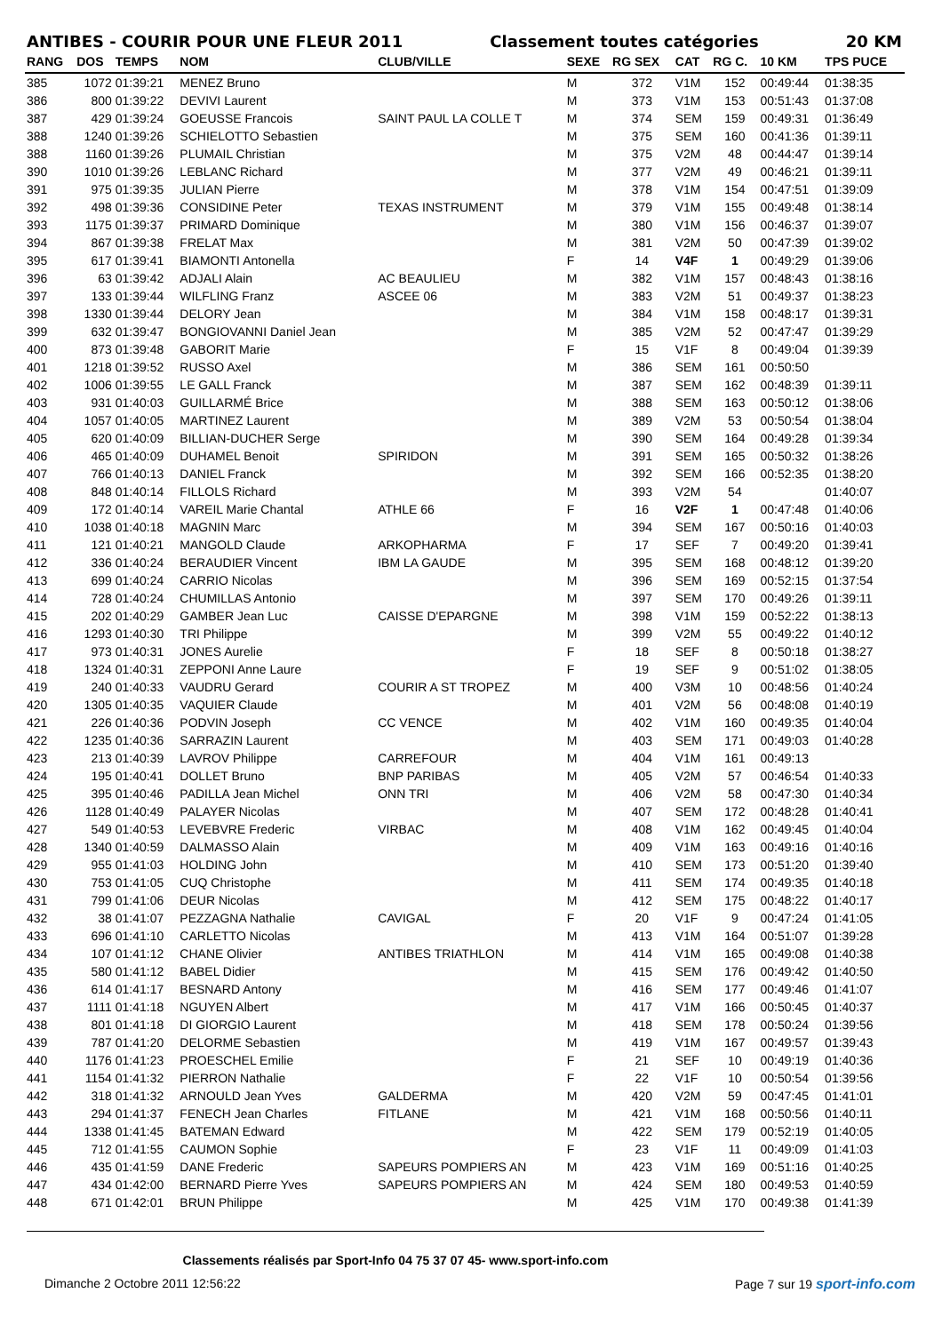ANTIBES - COURIR POUR UNE FLEUR 2011 Classement toutes catégories 20 KM
| RANG | DOS | TEMPS | NOM | CLUB/VILLE | SEXE | RG SEX | CAT | RG C. | 10 KM | TPS PUCE |
| --- | --- | --- | --- | --- | --- | --- | --- | --- | --- | --- |
| 385 | 1072 | 01:39:21 | MENEZ Bruno | | M | 372 | V1M | 152 | 00:49:44 | 01:38:35 |
| 386 | 800 | 01:39:22 | DEVIVI Laurent | | M | 373 | V1M | 153 | 00:51:43 | 01:37:08 |
| 387 | 429 | 01:39:24 | GOEUSSE Francois | SAINT PAUL LA COLLE T | M | 374 | SEM | 159 | 00:49:31 | 01:36:49 |
| 388 | 1240 | 01:39:26 | SCHIELOTTO Sebastien | | M | 375 | SEM | 160 | 00:41:36 | 01:39:11 |
| 388 | 1160 | 01:39:26 | PLUMAIL Christian | | M | 375 | V2M | 48 | 00:44:47 | 01:39:14 |
| 390 | 1010 | 01:39:26 | LEBLANC Richard | | M | 377 | V2M | 49 | 00:46:21 | 01:39:11 |
| 391 | 975 | 01:39:35 | JULIAN Pierre | | M | 378 | V1M | 154 | 00:47:51 | 01:39:09 |
| 392 | 498 | 01:39:36 | CONSIDINE Peter | TEXAS INSTRUMENT | M | 379 | V1M | 155 | 00:49:48 | 01:38:14 |
| 393 | 1175 | 01:39:37 | PRIMARD Dominique | | M | 380 | V1M | 156 | 00:46:37 | 01:39:07 |
| 394 | 867 | 01:39:38 | FRELAT Max | | M | 381 | V2M | 50 | 00:47:39 | 01:39:02 |
| 395 | 617 | 01:39:41 | BIAMONTI Antonella | | F | 14 | V4F | 1 | 00:49:29 | 01:39:06 |
| 396 | 63 | 01:39:42 | ADJALI Alain | AC BEAULIEU | M | 382 | V1M | 157 | 00:48:43 | 01:38:16 |
| 397 | 133 | 01:39:44 | WILFLING Franz | ASCEE 06 | M | 383 | V2M | 51 | 00:49:37 | 01:38:23 |
| 398 | 1330 | 01:39:44 | DELORY Jean | | M | 384 | V1M | 158 | 00:48:17 | 01:39:31 |
| 399 | 632 | 01:39:47 | BONGIOVANNI Daniel Jean | | M | 385 | V2M | 52 | 00:47:47 | 01:39:29 |
| 400 | 873 | 01:39:48 | GABORIT Marie | | F | 15 | V1F | 8 | 00:49:04 | 01:39:39 |
| 401 | 1218 | 01:39:52 | RUSSO Axel | | M | 386 | SEM | 161 | 00:50:50 | |
| 402 | 1006 | 01:39:55 | LE GALL Franck | | M | 387 | SEM | 162 | 00:48:39 | 01:39:11 |
| 403 | 931 | 01:40:03 | GUILLARMÉ Brice | | M | 388 | SEM | 163 | 00:50:12 | 01:38:06 |
| 404 | 1057 | 01:40:05 | MARTINEZ Laurent | | M | 389 | V2M | 53 | 00:50:54 | 01:38:04 |
| 405 | 620 | 01:40:09 | BILLIAN-DUCHER Serge | | M | 390 | SEM | 164 | 00:49:28 | 01:39:34 |
| 406 | 465 | 01:40:09 | DUHAMEL Benoit | SPIRIDON | M | 391 | SEM | 165 | 00:50:32 | 01:38:26 |
| 407 | 766 | 01:40:13 | DANIEL Franck | | M | 392 | SEM | 166 | 00:52:35 | 01:38:20 |
| 408 | 848 | 01:40:14 | FILLOLS Richard | | M | 393 | V2M | 54 | | 01:40:07 |
| 409 | 172 | 01:40:14 | VAREIL Marie Chantal | ATHLE 66 | F | 16 | V2F | 1 | 00:47:48 | 01:40:06 |
| 410 | 1038 | 01:40:18 | MAGNIN Marc | | M | 394 | SEM | 167 | 00:50:16 | 01:40:03 |
| 411 | 121 | 01:40:21 | MANGOLD Claude | ARKOPHARMA | F | 17 | SEF | 7 | 00:49:20 | 01:39:41 |
| 412 | 336 | 01:40:24 | BERAUDIER Vincent | IBM LA GAUDE | M | 395 | SEM | 168 | 00:48:12 | 01:39:20 |
| 413 | 699 | 01:40:24 | CARRIO Nicolas | | M | 396 | SEM | 169 | 00:52:15 | 01:37:54 |
| 414 | 728 | 01:40:24 | CHUMILLAS Antonio | | M | 397 | SEM | 170 | 00:49:26 | 01:39:11 |
| 415 | 202 | 01:40:29 | GAMBER Jean Luc | CAISSE D'EPARGNE | M | 398 | V1M | 159 | 00:52:22 | 01:38:13 |
| 416 | 1293 | 01:40:30 | TRI Philippe | | M | 399 | V2M | 55 | 00:49:22 | 01:40:12 |
| 417 | 973 | 01:40:31 | JONES Aurelie | | F | 18 | SEF | 8 | 00:50:18 | 01:38:27 |
| 418 | 1324 | 01:40:31 | ZEPPONI Anne Laure | | F | 19 | SEF | 9 | 00:51:02 | 01:38:05 |
| 419 | 240 | 01:40:33 | VAUDRU Gerard | COURIR A ST TROPEZ | M | 400 | V3M | 10 | 00:48:56 | 01:40:24 |
| 420 | 1305 | 01:40:35 | VAQUIER Claude | | M | 401 | V2M | 56 | 00:48:08 | 01:40:19 |
| 421 | 226 | 01:40:36 | PODVIN Joseph | CC VENCE | M | 402 | V1M | 160 | 00:49:35 | 01:40:04 |
| 422 | 1235 | 01:40:36 | SARRAZIN Laurent | | M | 403 | SEM | 171 | 00:49:03 | 01:40:28 |
| 423 | 213 | 01:40:39 | LAVROV Philippe | CARREFOUR | M | 404 | V1M | 161 | 00:49:13 | |
| 424 | 195 | 01:40:41 | DOLLET Bruno | BNP PARIBAS | M | 405 | V2M | 57 | 00:46:54 | 01:40:33 |
| 425 | 395 | 01:40:46 | PADILLA Jean Michel | ONN TRI | M | 406 | V2M | 58 | 00:47:30 | 01:40:34 |
| 426 | 1128 | 01:40:49 | PALAYER Nicolas | | M | 407 | SEM | 172 | 00:48:28 | 01:40:41 |
| 427 | 549 | 01:40:53 | LEVEBVRE Frederic | VIRBAC | M | 408 | V1M | 162 | 00:49:45 | 01:40:04 |
| 428 | 1340 | 01:40:59 | DALMASSO Alain | | M | 409 | V1M | 163 | 00:49:16 | 01:40:16 |
| 429 | 955 | 01:41:03 | HOLDING John | | M | 410 | SEM | 173 | 00:51:20 | 01:39:40 |
| 430 | 753 | 01:41:05 | CUQ Christophe | | M | 411 | SEM | 174 | 00:49:35 | 01:40:18 |
| 431 | 799 | 01:41:06 | DEUR Nicolas | | M | 412 | SEM | 175 | 00:48:22 | 01:40:17 |
| 432 | 38 | 01:41:07 | PEZZAGNA Nathalie | CAVIGAL | F | 20 | V1F | 9 | 00:47:24 | 01:41:05 |
| 433 | 696 | 01:41:10 | CARLETTO Nicolas | | M | 413 | V1M | 164 | 00:51:07 | 01:39:28 |
| 434 | 107 | 01:41:12 | CHANE Olivier | ANTIBES TRIATHLON | M | 414 | V1M | 165 | 00:49:08 | 01:40:38 |
| 435 | 580 | 01:41:12 | BABEL Didier | | M | 415 | SEM | 176 | 00:49:42 | 01:40:50 |
| 436 | 614 | 01:41:17 | BESNARD Antony | | M | 416 | SEM | 177 | 00:49:46 | 01:41:07 |
| 437 | 1111 | 01:41:18 | NGUYEN Albert | | M | 417 | V1M | 166 | 00:50:45 | 01:40:37 |
| 438 | 801 | 01:41:18 | DI GIORGIO Laurent | | M | 418 | SEM | 178 | 00:50:24 | 01:39:56 |
| 439 | 787 | 01:41:20 | DELORME Sebastien | | M | 419 | V1M | 167 | 00:49:57 | 01:39:43 |
| 440 | 1176 | 01:41:23 | PROESCHEL Emilie | | F | 21 | SEF | 10 | 00:49:19 | 01:40:36 |
| 441 | 1154 | 01:41:32 | PIERRON Nathalie | | F | 22 | V1F | 10 | 00:50:54 | 01:39:56 |
| 442 | 318 | 01:41:32 | ARNOULD Jean Yves | GALDERMA | M | 420 | V2M | 59 | 00:47:45 | 01:41:01 |
| 443 | 294 | 01:41:37 | FENECH Jean Charles | FITLANE | M | 421 | V1M | 168 | 00:50:56 | 01:40:11 |
| 444 | 1338 | 01:41:45 | BATEMAN Edward | | M | 422 | SEM | 179 | 00:52:19 | 01:40:05 |
| 445 | 712 | 01:41:55 | CAUMON Sophie | | F | 23 | V1F | 11 | 00:49:09 | 01:41:03 |
| 446 | 435 | 01:41:59 | DANE Frederic | SAPEURS POMPIERS AN | M | 423 | V1M | 169 | 00:51:16 | 01:40:25 |
| 447 | 434 | 01:42:00 | BERNARD Pierre Yves | SAPEURS POMPIERS AN | M | 424 | SEM | 180 | 00:49:53 | 01:40:59 |
| 448 | 671 | 01:42:01 | BRUN Philippe | | M | 425 | V1M | 170 | 00:49:38 | 01:41:39 |
Classements réalisés par Sport-Info 04 75 37 07 45- www.sport-info.com
Dimanche 2 Octobre 2011 12:56:22 Page 7 sur 19 sport-info.com